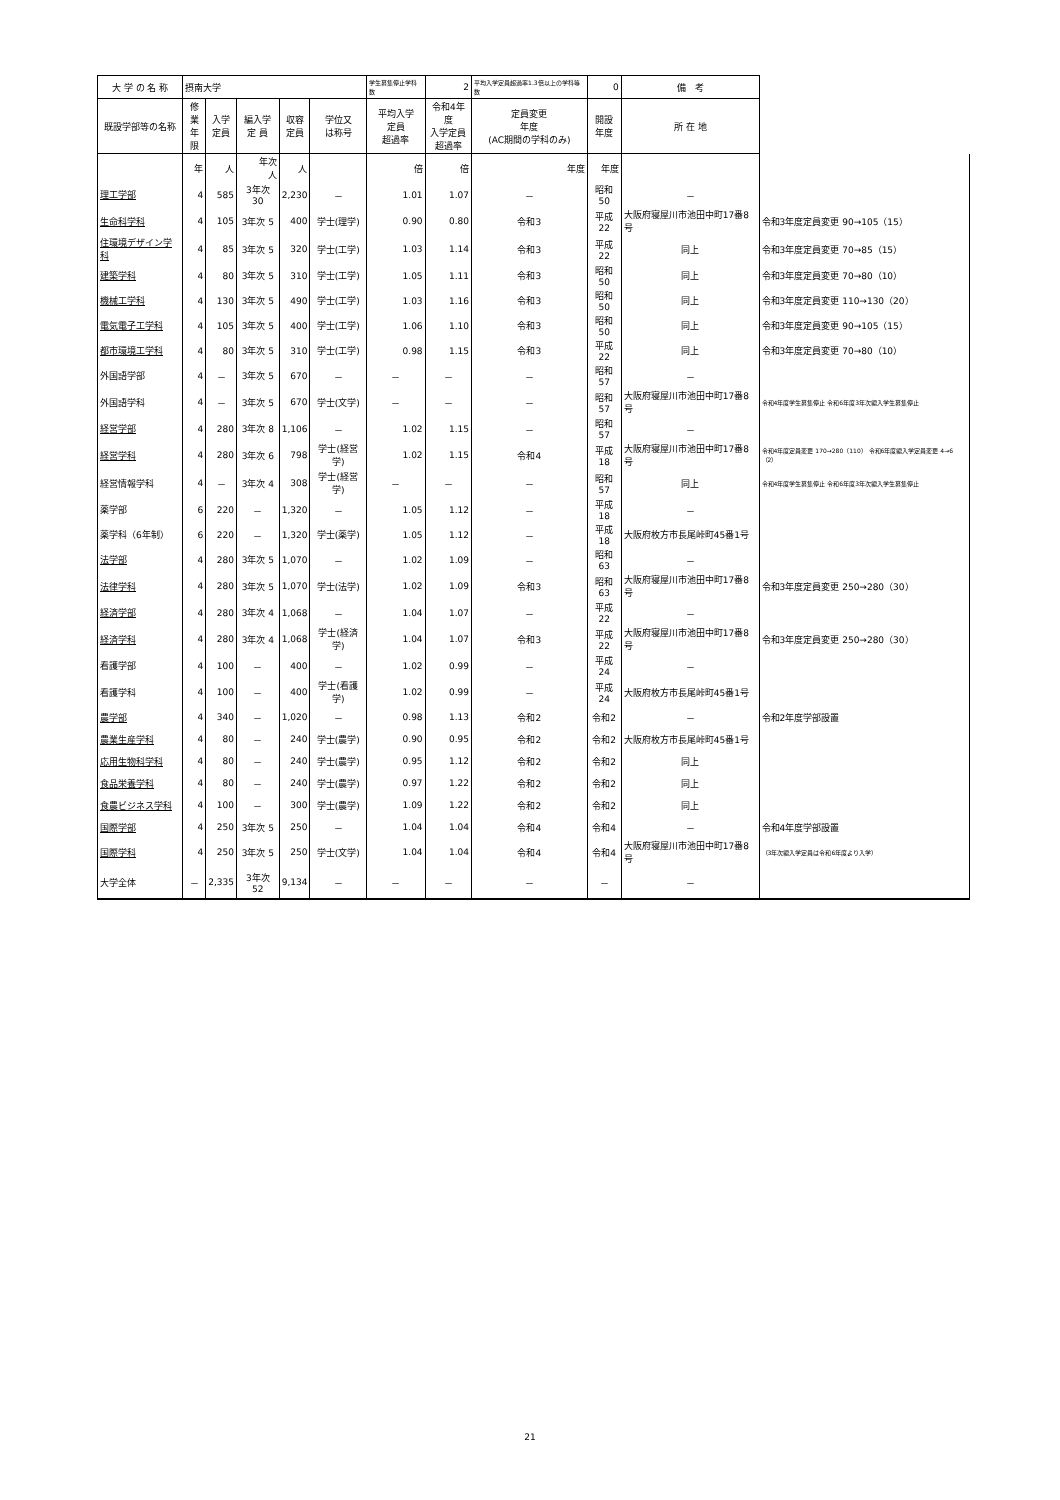| 大 学 の 名 称 | 摂南大学 | | | | | 学生募集停止学科数 | 2 | 平均入学定員超過率1.3倍以上の学科等数 | 0 | 備 考 | |
| 既設学部等の名称 | 修業 年限 | 入学 定員 | 編入学 定 員 | 収容 定員 | 学位又 は称号 | 平均入学 定員 超過率 | 令和4年度 入学定員 超過率 | 定員変更 年度 (AC期間の学科のみ) | 開設 年度 | 所 在 地 | |
| | 年 | 人 | 年次 人 | 人 | | 倍 | 倍 | 年度 | 年度 | | |
| 理工学部 | 4 | 585 | 3年次 30 | 2,230 | － | 1.01 | 1.07 | － | 昭和50 | － | |
| 生命科学科 | 4 | 105 | 3年次 5 | 400 | 学士(理学) | 0.90 | 0.80 | 令和3 | 平成22 | 大阪府寝屋川市池田中町17番8号 | 令和3年度定員変更 90→105（15） |
| 住環境デザイン学科 | 4 | 85 | 3年次 5 | 320 | 学士(工学) | 1.03 | 1.14 | 令和3 | 平成22 | 同上 | 令和3年度定員変更 70→85（15） |
| 建築学科 | 4 | 80 | 3年次 5 | 310 | 学士(工学) | 1.05 | 1.11 | 令和3 | 昭和50 | 同上 | 令和3年度定員変更 70→80（10） |
| 機械工学科 | 4 | 130 | 3年次 5 | 490 | 学士(工学) | 1.03 | 1.16 | 令和3 | 昭和50 | 同上 | 令和3年度定員変更 110→130（20） |
| 電気電子工学科 | 4 | 105 | 3年次 5 | 400 | 学士(工学) | 1.06 | 1.10 | 令和3 | 昭和50 | 同上 | 令和3年度定員変更 90→105（15） |
| 都市環境工学科 | 4 | 80 | 3年次 5 | 310 | 学士(工学) | 0.98 | 1.15 | 令和3 | 平成22 | 同上 | 令和3年度定員変更 70→80（10） |
| 外国語学部 | 4 | － | 3年次 5 | 670 | － | － | － | － | 昭和57 | － | |
| 外国語学科 | 4 | － | 3年次 5 | 670 | 学士(文学) | － | － | － | 昭和57 | 大阪府寝屋川市池田中町17番8号 | 令和4年度学生募集停止 令和6年度3年次編入学生募集停止 |
| 経営学部 | 4 | 280 | 3年次 8 | 1,106 | － | 1.02 | 1.15 | － | 昭和57 | － | |
| 経営学科 | 4 | 280 | 3年次 6 | 798 | 学士(経営学) | 1.02 | 1.15 | 令和4 | 平成18 | 大阪府寝屋川市池田中町17番8号 | 令和4年度定員変更 170→280（110） 令和6年度編入学定員変更 4→6（2） |
| 経営情報学科 | 4 | － | 3年次 4 | 308 | 学士(経営学) | － | － | － | 昭和57 | 同上 | 令和4年度学生募集停止 令和6年度3年次編入学生募集停止 |
| 薬学部 | 6 | 220 | － | 1,320 | － | 1.05 | 1.12 | － | 平成18 | － | |
| 薬学科（6年制） | 6 | 220 | － | 1,320 | 学士(薬学) | 1.05 | 1.12 | － | 平成18 | 大阪府枚方市長尾峠町45番1号 | |
| 法学部 | 4 | 280 | 3年次 5 | 1,070 | － | 1.02 | 1.09 | － | 昭和63 | － | |
| 法律学科 | 4 | 280 | 3年次 5 | 1,070 | 学士(法学) | 1.02 | 1.09 | 令和3 | 昭和63 | 大阪府寝屋川市池田中町17番8号 | 令和3年度定員変更 250→280（30） |
| 経済学部 | 4 | 280 | 3年次 4 | 1,068 | － | 1.04 | 1.07 | － | 平成22 | － | |
| 経済学科 | 4 | 280 | 3年次 4 | 1,068 | 学士(経済学) | 1.04 | 1.07 | 令和3 | 平成22 | 大阪府寝屋川市池田中町17番8号 | 令和3年度定員変更 250→280（30） |
| 看護学部 | 4 | 100 | － | 400 | － | 1.02 | 0.99 | － | 平成24 | － | |
| 看護学科 | 4 | 100 | － | 400 | 学士(看護学) | 1.02 | 0.99 | － | 平成24 | 大阪府枚方市長尾峠町45番1号 | |
| 農学部 | 4 | 340 | － | 1,020 | － | 0.98 | 1.13 | 令和2 | 令和2 | － | 令和2年度学部設置 |
| 農業生産学科 | 4 | 80 | － | 240 | 学士(農学) | 0.90 | 0.95 | 令和2 | 令和2 | 大阪府枚方市長尾峠町45番1号 | |
| 応用生物科学科 | 4 | 80 | － | 240 | 学士(農学) | 0.95 | 1.12 | 令和2 | 令和2 | 同上 | |
| 食品栄養学科 | 4 | 80 | － | 240 | 学士(農学) | 0.97 | 1.22 | 令和2 | 令和2 | 同上 | |
| 食農ビジネス学科 | 4 | 100 | － | 300 | 学士(農学) | 1.09 | 1.22 | 令和2 | 令和2 | 同上 | |
| 国際学部 | 4 | 250 | 3年次 5 | 250 | － | 1.04 | 1.04 | 令和4 | 令和4 | － | 令和4年度学部設置 |
| 国際学科 | 4 | 250 | 3年次 5 | 250 | 学士(文学) | 1.04 | 1.04 | 令和4 | 令和4 | 大阪府寝屋川市池田中町17番8号 | （3年次編入学定員は令和6年度より入学） |
| 大学全体 | － | 2,335 | 3年次 52 | 9,134 | － | － | － | － | － | － | |
21